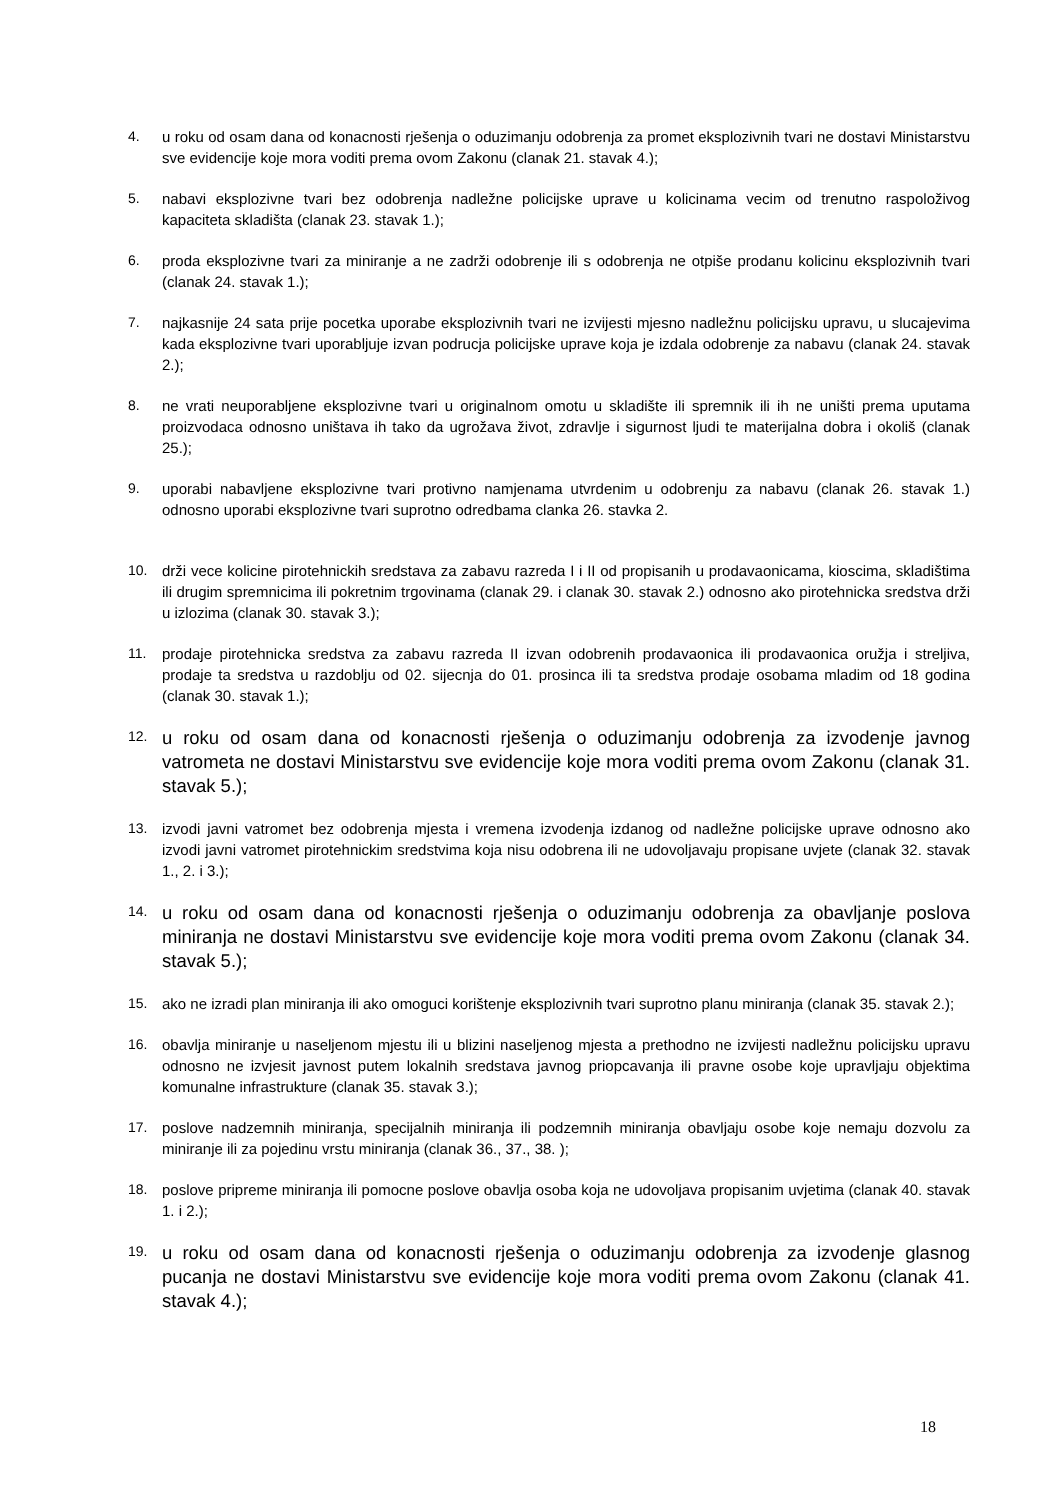4. u roku od osam dana od konacnosti rješenja o oduzimanju odobrenja za promet eksplozivnih tvari ne dostavi Ministarstvu sve evidencije koje mora voditi prema ovom Zakonu (clanak 21. stavak 4.);
5. nabavi eksplozivne tvari bez odobrenja nadležne policijske uprave u kolicinama vecim od trenutno raspoloživog kapaciteta skladišta (clanak 23. stavak 1.);
6. proda eksplozivne tvari za miniranje a ne zadrži odobrenje ili s odobrenja ne otpiše prodanu kolicinu eksplozivnih tvari (clanak 24. stavak 1.);
7. najkasnije 24 sata prije pocetka uporabe eksplozivnih tvari ne izvijesti mjesno nadležnu policijsku upravu, u slucajevima kada eksplozivne tvari uporabljuje izvan podrucja policijske uprave koja je izdala odobrenje za nabavu (clanak 24. stavak 2.);
8. ne vrati neuporabljene eksplozivne tvari u originalnom omotu u skladište ili spremnik ili ih ne uništi prema uputama proizvodaca odnosno uništava ih tako da ugrožava život, zdravlje i sigurnost ljudi te materijalna dobra i okoliš (clanak 25.);
9. uporabi nabavljene eksplozivne tvari protivno namjenama utvrdenim u odobrenju za nabavu (clanak 26. stavak 1.) odnosno uporabi eksplozivne tvari suprotno odredbama clanka 26. stavka 2.
10. drži vece kolicine pirotehnickih sredstava za zabavu razreda I i II od propisanih u prodavaonicama, kioscima, skladištima ili drugim spremnicima ili pokretnim trgovinama (clanak 29. i clanak 30. stavak 2.) odnosno ako pirotehnicka sredstva drži u izlozima (clanak 30. stavak 3.);
11. prodaje pirotehnicka sredstva za zabavu razreda II izvan odobrenih prodavaonica ili prodavaonica oružja i streljiva, prodaje ta sredstva u razdoblju od 02. sijecnja do 01. prosinca ili ta sredstva prodaje osobama mladim od 18 godina (clanak 30. stavak 1.);
12. u roku od osam dana od konacnosti rješenja o oduzimanju odobrenja za izvodenje javnog vatrometa ne dostavi Ministarstvu sve evidencije koje mora voditi prema ovom Zakonu (clanak 31. stavak 5.);
13. izvodi javni vatromet bez odobrenja mjesta i vremena izvodenja izdanog od nadležne policijske uprave odnosno ako izvodi javni vatromet pirotehnickim sredstvima koja nisu odobrena ili ne udovoljavaju propisane uvjete (clanak 32. stavak 1., 2. i 3.);
14. u roku od osam dana od konacnosti rješenja o oduzimanju odobrenja za obavljanje poslova miniranja ne dostavi Ministarstvu sve evidencije koje mora voditi prema ovom Zakonu (clanak 34. stavak 5.);
15. ako ne izradi plan miniranja ili ako omoguci korištenje eksplozivnih tvari suprotno planu miniranja (clanak 35. stavak 2.);
16. obavlja miniranje u naseljenom mjestu ili u blizini naseljenog mjesta a prethodno ne izvijesti nadležnu policijsku upravu odnosno ne izvjesit javnost putem lokalnih sredstava javnog priopcavanja ili pravne osobe koje upravljaju objektima komunalne infrastrukture (clanak 35. stavak 3.);
17. poslove nadzemnih miniranja, specijalnih miniranja ili podzemnih miniranja obavljaju osobe koje nemaju dozvolu za miniranje ili za pojedinu vrstu miniranja (clanak 36., 37., 38. );
18. poslove pripreme miniranja ili pomocne poslove obavlja osoba koja ne udovoljava propisanim uvjetima (clanak 40. stavak 1. i 2.);
19. u roku od osam dana od konacnosti rješenja o oduzimanju odobrenja za izvodenje glasnog pucanja ne dostavi Ministarstvu sve evidencije koje mora voditi prema ovom Zakonu (clanak 41. stavak 4.);
18